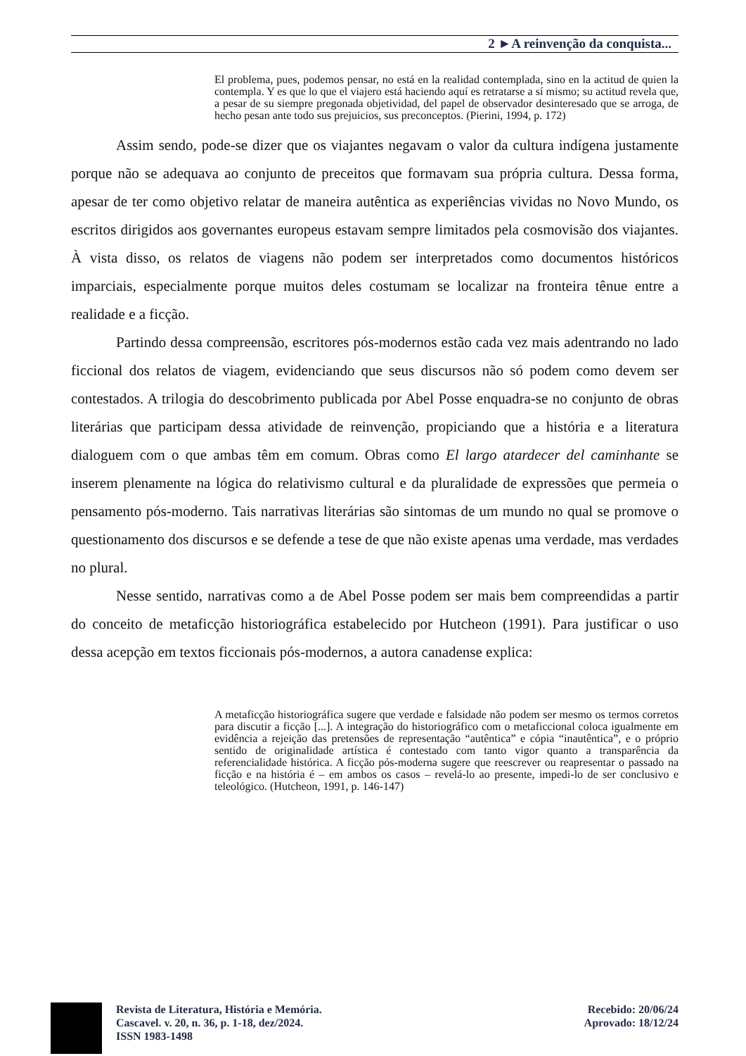2 ►A reinvenção da conquista...
El problema, pues, podemos pensar, no está en la realidad contemplada, sino en la actitud de quien la contempla. Y es que lo que el viajero está haciendo aquí es retratarse a sí mismo; su actitud revela que, a pesar de su siempre pregonada objetividad, del papel de observador desinteresado que se arroga, de hecho pesan ante todo sus prejuicios, sus preconceptos. (Pierini, 1994, p. 172)
Assim sendo, pode-se dizer que os viajantes negavam o valor da cultura indígena justamente porque não se adequava ao conjunto de preceitos que formavam sua própria cultura. Dessa forma, apesar de ter como objetivo relatar de maneira autêntica as experiências vividas no Novo Mundo, os escritos dirigidos aos governantes europeus estavam sempre limitados pela cosmovisão dos viajantes. À vista disso, os relatos de viagens não podem ser interpretados como documentos históricos imparciais, especialmente porque muitos deles costumam se localizar na fronteira tênue entre a realidade e a ficção.
Partindo dessa compreensão, escritores pós-modernos estão cada vez mais adentrando no lado ficcional dos relatos de viagem, evidenciando que seus discursos não só podem como devem ser contestados. A trilogia do descobrimento publicada por Abel Posse enquadra-se no conjunto de obras literárias que participam dessa atividade de reinvenção, propiciando que a história e a literatura dialoguem com o que ambas têm em comum. Obras como El largo atardecer del caminhante se inserem plenamente na lógica do relativismo cultural e da pluralidade de expressões que permeia o pensamento pós-moderno. Tais narrativas literárias são sintomas de um mundo no qual se promove o questionamento dos discursos e se defende a tese de que não existe apenas uma verdade, mas verdades no plural.
Nesse sentido, narrativas como a de Abel Posse podem ser mais bem compreendidas a partir do conceito de metaficção historiográfica estabelecido por Hutcheon (1991). Para justificar o uso dessa acepção em textos ficcionais pós-modernos, a autora canadense explica:
A metaficção historiográfica sugere que verdade e falsidade não podem ser mesmo os termos corretos para discutir a ficção [...]. A integração do historiográfico com o metaficcional coloca igualmente em evidência a rejeição das pretensões de representação “autêntica” e cópia “inautêntica”, e o próprio sentido de originalidade artística é contestado com tanto vigor quanto a transparência da referencialidade histórica. A ficção pós-moderna sugere que reescrever ou reapresentar o passado na ficção e na história é – em ambos os casos – revelá-lo ao presente, impedi-lo de ser conclusivo e teleológico. (Hutcheon, 1991, p. 146-147)
Revista de Literatura, História e Memória.
Cascavel. v. 20, n. 36, p. 1-18, dez/2024.
ISSN 1983-1498
Recebido: 20/06/24
Aprovado: 18/12/24